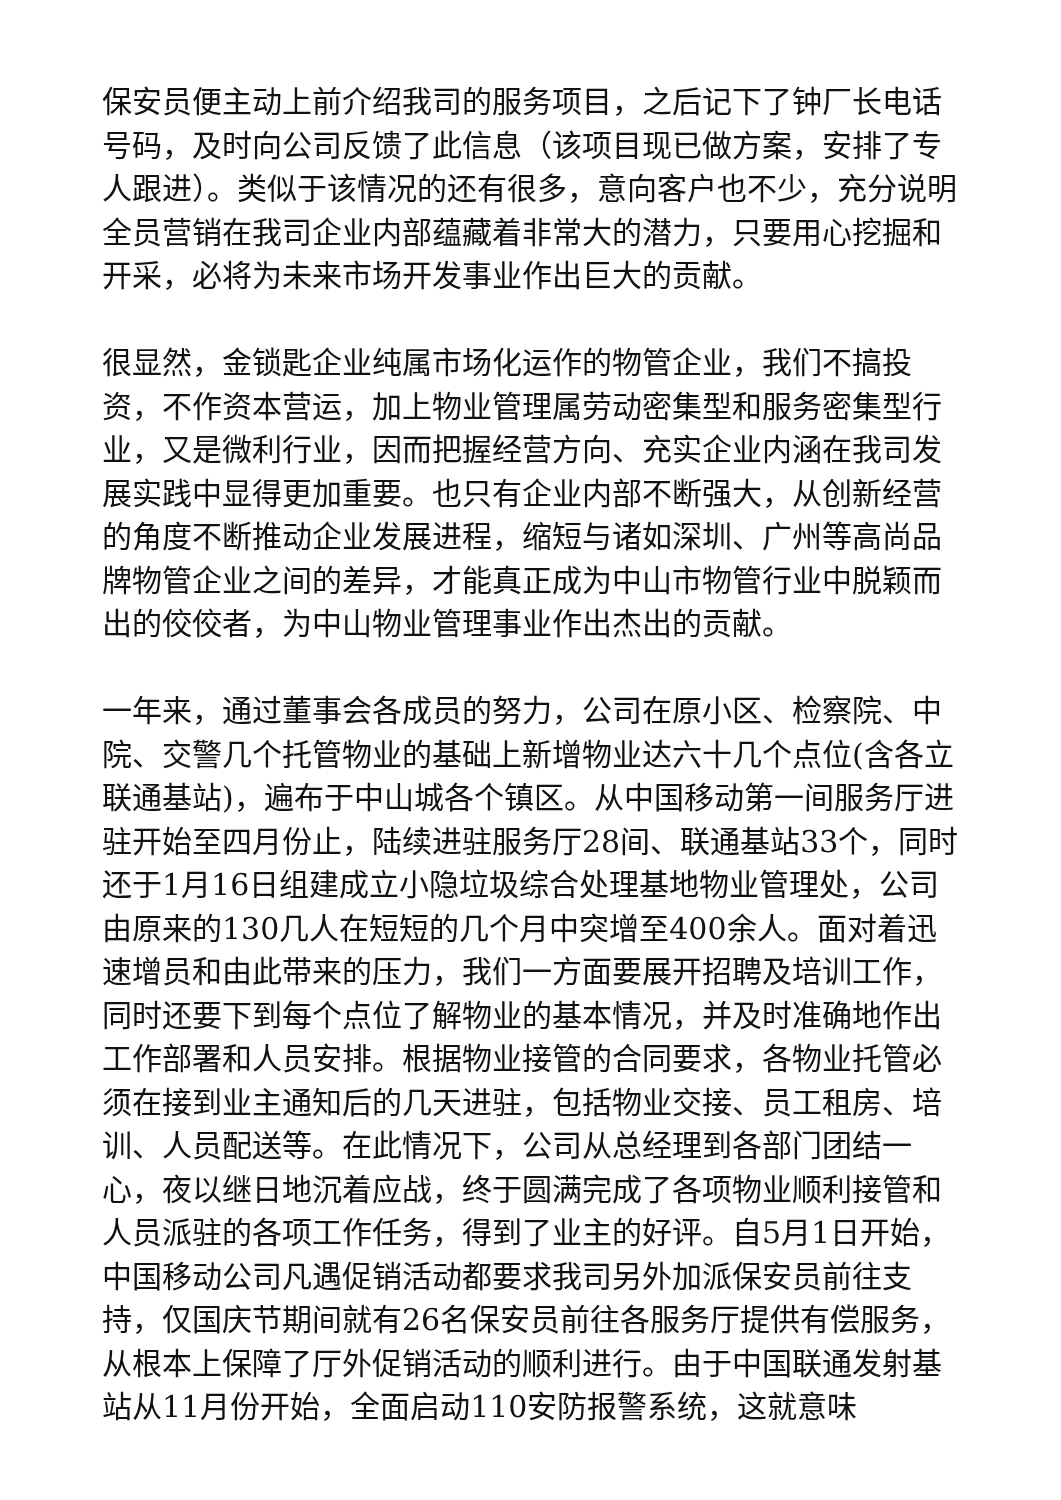保安员便主动上前介绍我司的服务项目，之后记下了钟厂长电话号码，及时向公司反馈了此信息（该项目现已做方案，安排了专人跟进）。类似于该情况的还有很多，意向客户也不少，充分说明全员营销在我司企业内部蕴藏着非常大的潜力，只要用心挖掘和开采，必将为未来市场开发事业作出巨大的贡献。
很显然，金锁匙企业纯属市场化运作的物管企业，我们不搞投资，不作资本营运，加上物业管理属劳动密集型和服务密集型行业，又是微利行业，因而把握经营方向、充实企业内涵在我司发展实践中显得更加重要。也只有企业内部不断强大，从创新经营的角度不断推动企业发展进程，缩短与诸如深圳、广州等高尚品牌物管企业之间的差异，才能真正成为中山市物管行业中脱颖而出的佼佼者，为中山物业管理事业作出杰出的贡献。
一年来，通过董事会各成员的努力，公司在原小区、检察院、中院、交警几个托管物业的基础上新增物业达六十几个点位(含各立联通基站)，遍布于中山城各个镇区。从中国移动第一间服务厅进驻开始至四月份止，陆续进驻服务厅28间、联通基站33个，同时还于1月16日组建成立小隐垃圾综合处理基地物业管理处，公司由原来的130几人在短短的几个月中突增至400余人。面对着迅速增员和由此带来的压力，我们一方面要展开招聘及培训工作，同时还要下到每个点位了解物业的基本情况，并及时准确地作出工作部署和人员安排。根据物业接管的合同要求，各物业托管必须在接到业主通知后的几天进驻，包括物业交接、员工租房、培训、人员配送等。在此情况下，公司从总经理到各部门团结一心，夜以继日地沉着应战，终于圆满完成了各项物业顺利接管和人员派驻的各项工作任务，得到了业主的好评。自5月1日开始，中国移动公司凡遇促销活动都要求我司另外加派保安员前往支持，仅国庆节期间就有26名保安员前往各服务厅提供有偿服务，从根本上保障了厅外促销活动的顺利进行。由于中国联通发射基站从11月份开始，全面启动110安防报警系统，这就意味